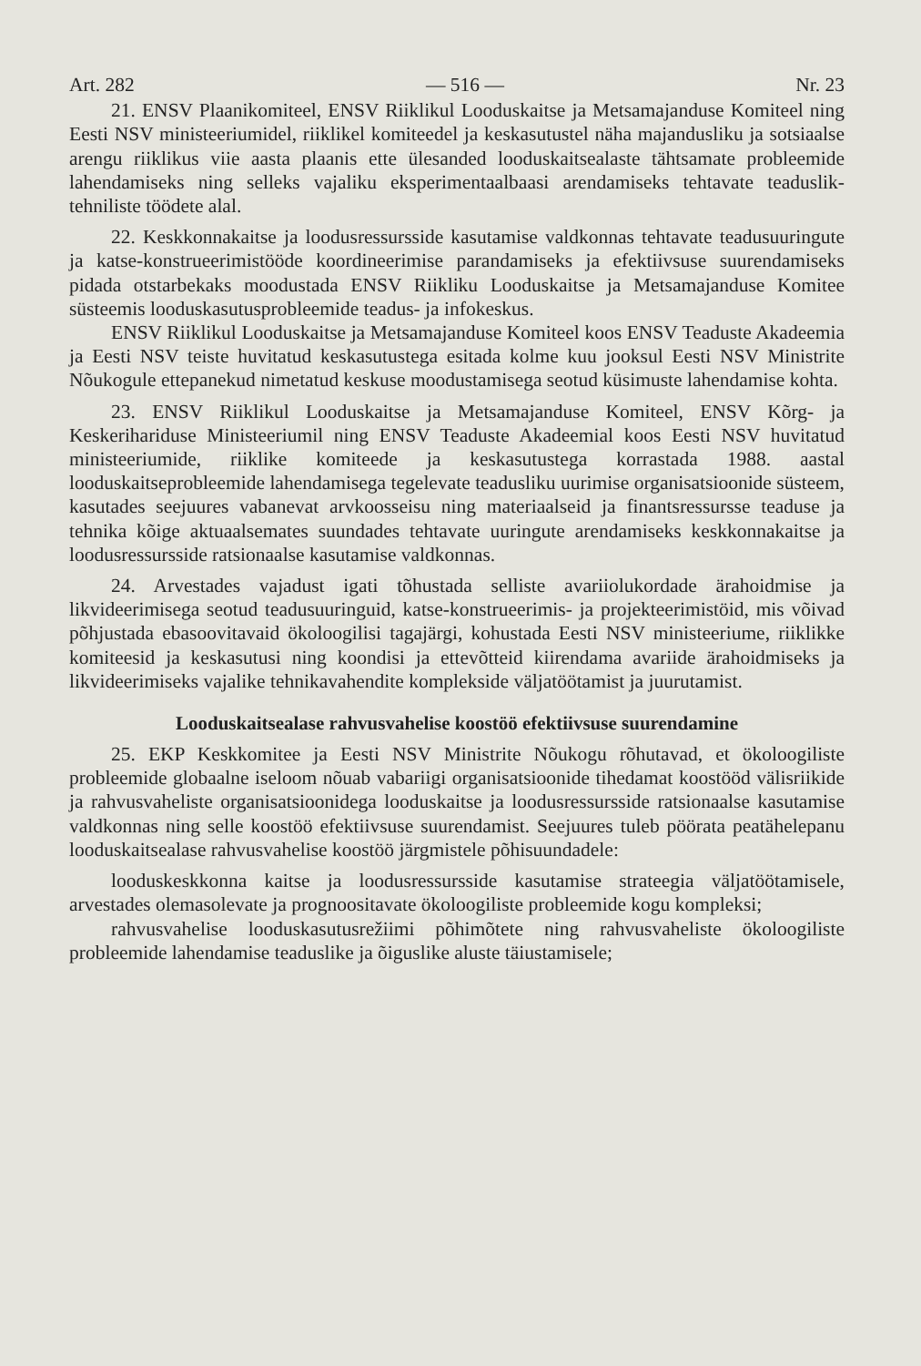Art. 282 — 516 — Nr. 23
21. ENSV Plaanikomiteel, ENSV Riiklikul Looduskaitse ja Metsamajanduse Komiteel ning Eesti NSV ministeeriumidel, riiklikel komiteedel ja keskasutustel näha majandusliku ja sotsiaalse arengu riiklikus viie aasta plaanis ette ülesanded looduskaitsealaste tähtsamate probleemide lahendamiseks ning selleks vajaliku eksperimentaalbaasi arendamiseks tehtavate teaduslik-tehniliste töödete alal.
22. Keskkonnakaitse ja loodusressursside kasutamise valdkonnas tehtavate teadusuuringute ja katse-konstrueerimistööde koordineerimise parandamiseks ja efektiivsuse suurendamiseks pidada otstarbekaks moodustada ENSV Riikliku Looduskaitse ja Metsamajanduse Komitee süsteemis looduskasutusprobleemide teadus- ja infokeskus.
ENSV Riiklikul Looduskaitse ja Metsamajanduse Komiteel koos ENSV Teaduste Akadeemia ja Eesti NSV teiste huvitatud keskasutustega esitada kolme kuu jooksul Eesti NSV Ministrite Nõukogule ettepanekud nimetatud keskuse moodustamisega seotud küsimuste lahendamise kohta.
23. ENSV Riiklikul Looduskaitse ja Metsamajanduse Komiteel, ENSV Kõrg- ja Keskerihariduse Ministeeriumil ning ENSV Teaduste Akadeemial koos Eesti NSV huvitatud ministeeriumide, riiklike komiteede ja keskasutustega korrastada 1988. aastal looduskaitseprobleemide lahendamisega tegelevate teadusliku uurimise organisatsioonide süsteem, kasutades seejuures vabanevat arvkoosseisu ning materiaalseid ja finantsressursse teaduse ja tehnika kõige aktuaalsemates suundades tehtavate uuringute arendamiseks keskkonnakaitse ja loodusressursside ratsionaalse kasutamise valdkonnas.
24. Arvestades vajadust igati tõhustada selliste avariiolukordade ärahoidmise ja likvideerimisega seotud teadusuuringuid, katse-konstrueerimis- ja projekteerimistöid, mis võivad põhjustada ebasoovitavaid ökoloogilisi tagajärgi, kohustada Eesti NSV ministeeriume, riiklikke komiteesid ja keskasutusi ning koondisi ja ettevõtteid kiirendama avariide ärahoidmiseks ja likvideerimiseks vajalike tehnikavahendite komplekside väljatöötamist ja juurutamist.
Looduskaitsealase rahvusvahelise koostöö efektiivsuse suurendamine
25. EKP Keskkomitee ja Eesti NSV Ministrite Nõukogu rõhutavad, et ökoloogiliste probleemide globaalne iseloom nõuab vabariigi organisatsioonide tihedamat koostööd välisriikide ja rahvusvaheliste organisatsioonidega looduskaitse ja loodusressursside ratsionaalse kasutamise valdkonnas ning selle koostöö efektiivsuse suurendamist. Seejuures tuleb pöörata peatähelepanu looduskaitsealase rahvusvahelise koostöö järgmistele põhisuundadele:
looduskeskkonna kaitse ja loodusressursside kasutamise strateegia väljatöötamisele, arvestades olemasolevate ja prognoositavate ökoloogiliste probleemide kogu kompleksi;
rahvusvahelise looduskasutusrežiimi põhimõtete ning rahvusvaheliste ökoloogiliste probleemide lahendamise teaduslike ja õiguslike aluste täiustamisele;